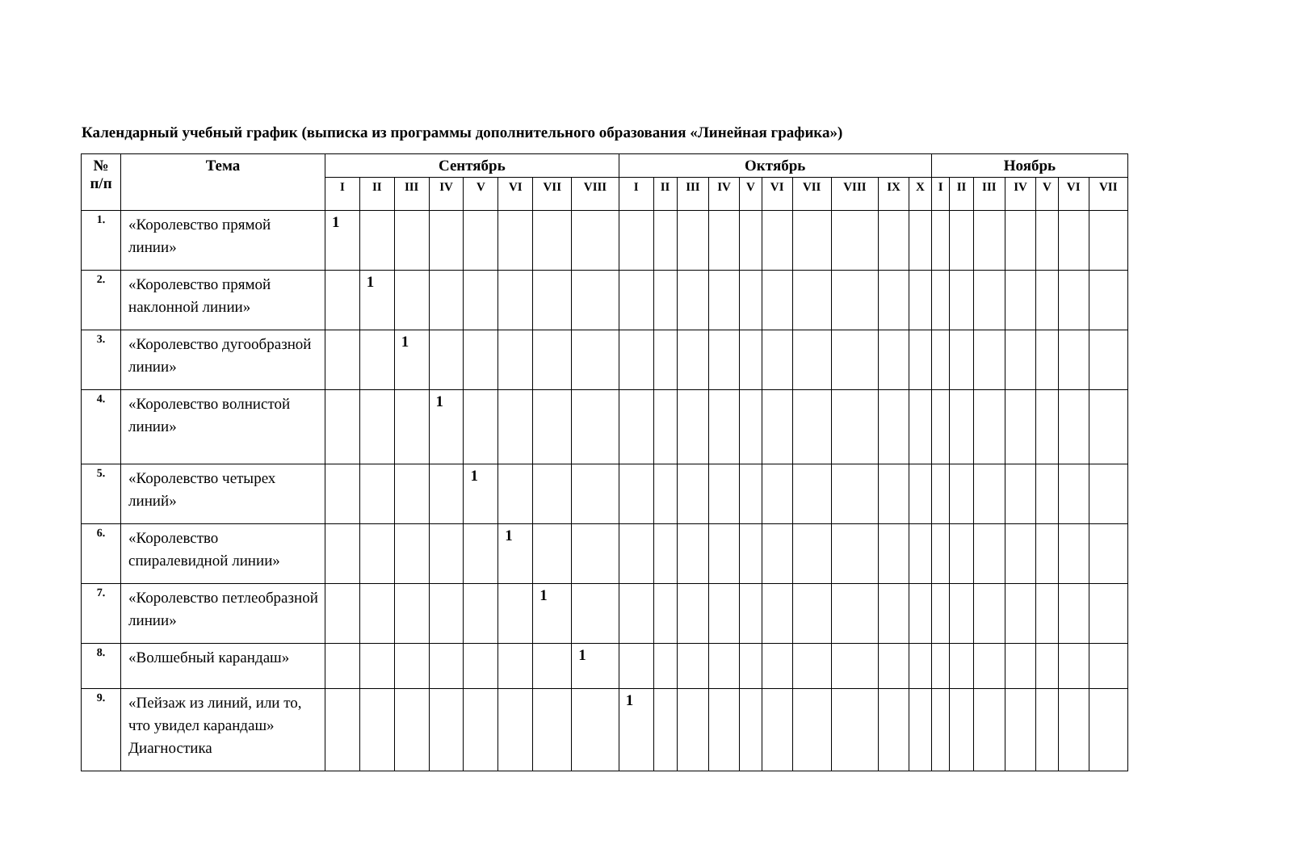Календарный учебный график (выписка из программы дополнительного образования «Линейная графика»)
| № п/п | Тема | Сентябрь | | | | | | | | Октябрь | | | | | | | | | | Ноябрь | | | | | | |
| --- | --- | --- | --- | --- | --- | --- | --- | --- | --- | --- | --- | --- | --- | --- | --- | --- | --- | --- | --- | --- | --- | --- | --- | --- | --- | --- |
| | | I | II | III | IV | V | VI | VII | VIII | I | II | III | IV | V | VI | VII | VIII | IX | X | I | II | III | IV | V | VI | VII |
| 1. | «Королевство прямой линии» | 1 | | | | | | | | | | | | | | | | | | | | | | | | |
| 2. | «Королевство прямой наклонной линии» | | 1 | | | | | | | | | | | | | | | | | | | | | | | |
| 3. | «Королевство дугообразной линии» | | | 1 | | | | | | | | | | | | | | | | | | | | | | |
| 4. | «Королевство волнистой линии» | | | | 1 | | | | | | | | | | | | | | | | | | | | | |
| 5. | «Королевство четырех линий» | | | | | 1 | | | | | | | | | | | | | | | | | | | | |
| 6. | «Королевство спиралевидной линии» | | | | | | 1 | | | | | | | | | | | | | | | | | | | |
| 7. | «Королевство петлеобразной линии» | | | | | | | 1 | | | | | | | | | | | | | | | | | | |
| 8. | «Волшебный карандаш» | | | | | | | | 1 | | | | | | | | | | | | | | | | | |
| 9. | «Пейзаж из линий, или то, что увидел карандаш» Диагностика | | | | | | | | | 1 | | | | | | | | | | | | | | | | |